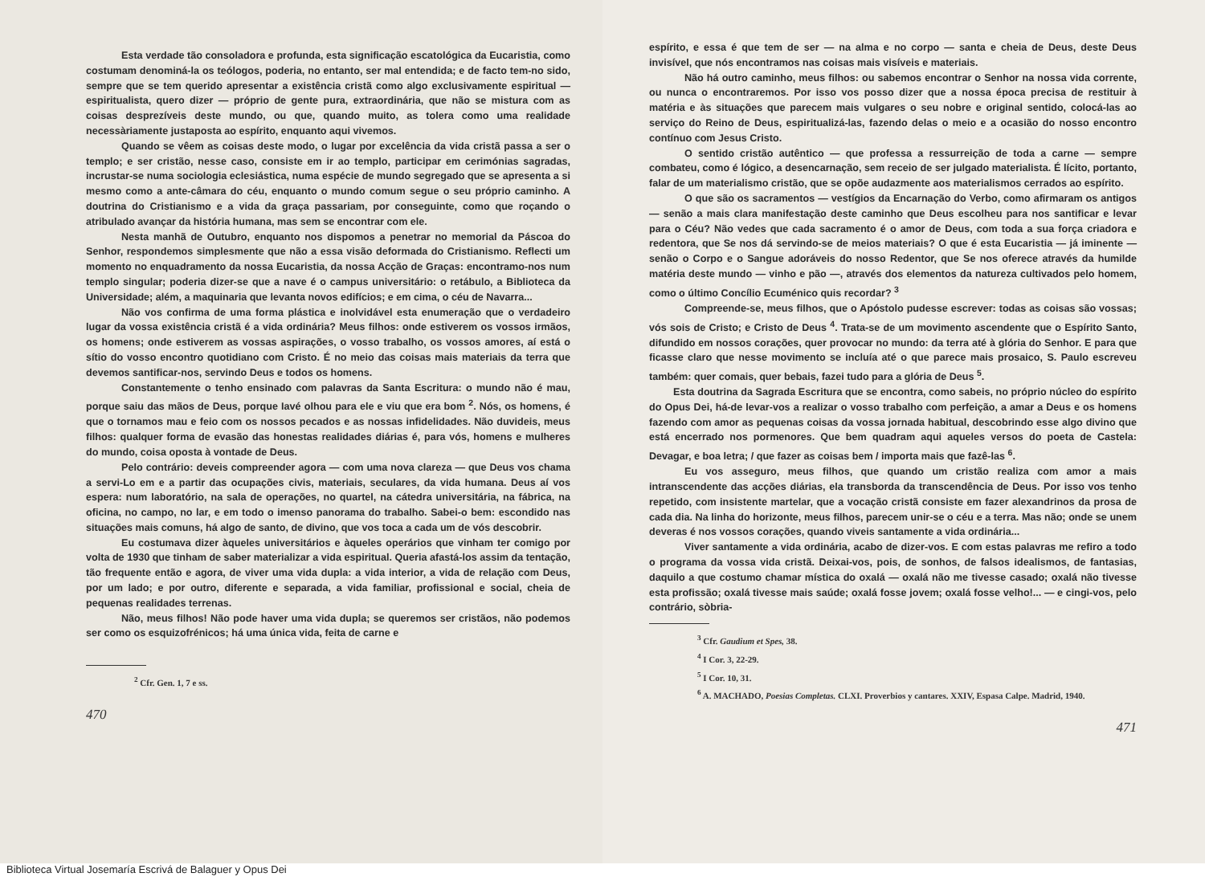Esta verdade tão consoladora e profunda, esta significação escatológica da Eucaristia, como costumam denominá-la os teólogos, poderia, no entanto, ser mal entendida; e de facto tem-no sido, sempre que se tem querido apresentar a existência cristã como algo exclusivamente espiritual — espiritualista, quero dizer — próprio de gente pura, extraordinária, que não se mistura com as coisas desprezíveis deste mundo, ou que, quando muito, as tolera como uma realidade necessàriamente justaposta ao espírito, enquanto aqui vivemos.
Quando se vêem as coisas deste modo, o lugar por excelência da vida cristã passa a ser o templo; e ser cristão, nesse caso, consiste em ir ao templo, participar em cerimónias sagradas, incrustar-se numa sociologia eclesiástica, numa espécie de mundo segregado que se apresenta a si mesmo como a ante-câmara do céu, enquanto o mundo comum segue o seu próprio caminho. A doutrina do Cristianismo e a vida da graça passariam, por conseguinte, como que roçando o atribulado avançar da história humana, mas sem se encontrar com ele.
Nesta manhã de Outubro, enquanto nos dispomos a penetrar no memorial da Páscoa do Senhor, respondemos simplesmente que não a essa visão deformada do Cristianismo. Reflecti um momento no enquadramento da nossa Eucaristia, da nossa Acção de Graças: encontramo-nos num templo singular; poderia dizer-se que a nave é o campus universitário: o retábulo, a Biblioteca da Universidade; além, a maquinaria que levanta novos edifícios; e em cima, o céu de Navarra...
Não vos confirma de uma forma plástica e inolvidável esta enumeração que o verdadeiro lugar da vossa existência cristã é a vida ordinária? Meus filhos: onde estiverem os vossos irmãos, os homens; onde estiverem as vossas aspirações, o vosso trabalho, os vossos amores, aí está o sítio do vosso encontro quotidiano com Cristo. É no meio das coisas mais materiais da terra que devemos santificar-nos, servindo Deus e todos os homens.
Constantemente o tenho ensinado com palavras da Santa Escritura: o mundo não é mau, porque saiu das mãos de Deus, porque Iavé olhou para ele e viu que era bom <sup>2</sup>. Nós, os homens, é que o tornamos mau e feio com os nossos pecados e as nossas infidelidades. Não duvideis, meus filhos: qualquer forma de evasão das honestas realidades diárias é, para vós, homens e mulheres do mundo, coisa oposta à vontade de Deus.
Pelo contrário: deveis compreender agora — com uma nova clareza — que Deus vos chama a servi-Lo em e a partir das ocupações civis, materiais, seculares, da vida humana. Deus aí vos espera: num laboratório, na sala de operações, no quartel, na cátedra universitária, na fábrica, na oficina, no campo, no lar, e em todo o imenso panorama do trabalho. Sabei-o bem: escondido nas situações mais comuns, há algo de santo, de divino, que vos toca a cada um de vós descobrir.
Eu costumava dizer àqueles universitários e àqueles operários que vinham ter comigo por volta de 1930 que tinham de saber materializar a vida espiritual. Queria afastá-los assim da tentação, tão frequente então e agora, de viver uma vida dupla: a vida interior, a vida de relação com Deus, por um lado; e por outro, diferente e separada, a vida familiar, profissional e social, cheia de pequenas realidades terrenas.
Não, meus filhos! Não pode haver uma vida dupla; se queremos ser cristãos, não podemos ser como os esquizofrénicos; há uma única vida, feita de carne e
<sup>2</sup> Cfr. Gen. 1, 7 e ss.
470
espírito, e essa é que tem de ser — na alma e no corpo — santa e cheia de Deus, deste Deus invisível, que nós encontramos nas coisas mais visíveis e materiais.
Não há outro caminho, meus filhos: ou sabemos encontrar o Senhor na nossa vida corrente, ou nunca o encontraremos. Por isso vos posso dizer que a nossa época precisa de restituir à matéria e às situações que parecem mais vulgares o seu nobre e original sentido, colocá-las ao serviço do Reino de Deus, espiritualizá-las, fazendo delas o meio e a ocasião do nosso encontro contínuo com Jesus Cristo.
O sentido cristão autêntico — que professa a ressurreição de toda a carne — sempre combateu, como é lógico, a desencarnação, sem receio de ser julgado materialista. É lícito, portanto, falar de um materialismo cristão, que se opõe audazmente aos materialismos cerrados ao espírito.
O que são os sacramentos — vestígios da Encarnação do Verbo, como afirmaram os antigos — senão a mais clara manifestação deste caminho que Deus escolheu para nos santificar e levar para o Céu? Não vedes que cada sacramento é o amor de Deus, com toda a sua força criadora e redentora, que Se nos dá servindo-se de meios materiais? O que é esta Eucaristia — já iminente — senão o Corpo e o Sangue adoráveis do nosso Redentor, que Se nos oferece através da humilde matéria deste mundo — vinho e pão —, através dos elementos da natureza cultivados pelo homem, como o último Concílio Ecuménico quis recordar? <sup>3</sup>
Compreende-se, meus filhos, que o Apóstolo pudesse escrever: todas as coisas são vossas; vós sois de Cristo; e Cristo de Deus <sup>4</sup>. Trata-se de um movimento ascendente que o Espírito Santo, difundido em nossos corações, quer provocar no mundo: da terra até à glória do Senhor. E para que ficasse claro que nesse movimento se incluía até o que parece mais prosaico, S. Paulo escreveu também: quer comais, quer bebais, fazei tudo para a glória de Deus <sup>5</sup>.
Esta doutrina da Sagrada Escritura que se encontra, como sabeis, no próprio núcleo do espírito do Opus Dei, há-de levar-vos a realizar o vosso trabalho com perfeição, a amar a Deus e os homens fazendo com amor as pequenas coisas da vossa jornada habitual, descobrindo esse algo divino que está encerrado nos pormenores. Que bem quadram aqui aqueles versos do poeta de Castela: Devagar, e boa letra; / que fazer as coisas bem / importa mais que fazê-las <sup>6</sup>.
Eu vos asseguro, meus filhos, que quando um cristão realiza com amor a mais intranscendente das acções diárias, ela transborda da transcendência de Deus. Por isso vos tenho repetido, com insistente martelar, que a vocação cristã consiste em fazer alexandrinos da prosa de cada dia. Na linha do horizonte, meus filhos, parecem unir-se o céu e a terra. Mas não; onde se unem deveras é nos vossos corações, quando viveis santamente a vida ordinária...
Viver santamente a vida ordinária, acabo de dizer-vos. E com estas palavras me refiro a todo o programa da vossa vida cristã. Deixai-vos, pois, de sonhos, de falsos idealismos, de fantasias, daquilo a que costumo chamar mística do oxalá — oxalá não me tivesse casado; oxalá não tivesse esta profissão; oxalá tivesse mais saúde; oxalá fosse jovem; oxalá fosse velho!... — e cingi-vos, pelo contrário, sòbria-
<sup>3</sup> Cfr. Gaudium et Spes, 38.
<sup>4</sup> I Cor. 3, 22-29.
<sup>5</sup> I Cor. 10, 31.
<sup>6</sup> A. MACHADO, Poesias Completas. CLXI. Proverbios y cantares. XXIV, Espasa Calpe. Madrid, 1940.
471
Biblioteca Virtual Josemaría Escrivá de Balaguer y Opus Dei